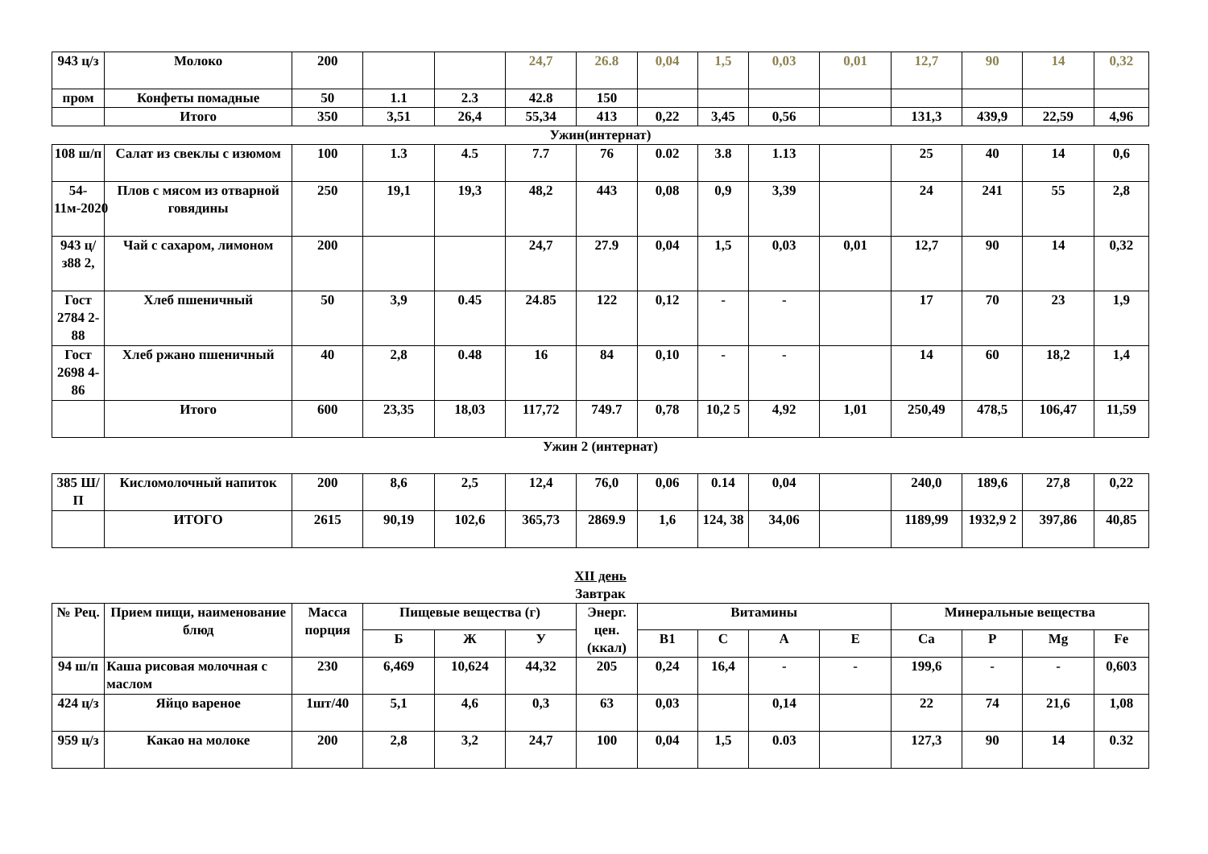| 943 ц/з | Молоко | 200 | | | 24,7 | 26.8 | 0,04 | 1,5 | 0,03 | 0,01 | 12,7 | 90 | 14 | 0,32 |
| пром | Конфеты помадные | 50 | 1.1 | 2.3 | 42.8 | 150 | | | | | | | | |
| | Итого | 350 | 3,51 | 26,4 | 55,34 | 413 | 0,22 | 3,45 | 0,56 | | 131,3 | 439,9 | 22,59 | 4,96 |
Ужин(интернат)
| 108 ш/п | Салат из свеклы с изюмом | 100 | 1.3 | 4.5 | 7.7 | 76 | 0.02 | 3.8 | 1.13 | | 25 | 40 | 14 | 0,6 |
| 54-11м-2020 | Плов с мясом из отварной говядины | 250 | 19,1 | 19,3 | 48,2 | 443 | 0,08 | 0,9 | 3,39 | | 24 | 241 | 55 | 2,8 |
| 943 ц/з88 2, | Чай с сахаром, лимоном | 200 | | | 24,7 | 27.9 | 0,04 | 1,5 | 0,03 | 0,01 | 12,7 | 90 | 14 | 0,32 |
| Гост 2784 2-88 | Хлеб пшеничный | 50 | 3,9 | 0.45 | 24.85 | 122 | 0,12 | - | - | | 17 | 70 | 23 | 1,9 |
| Гост 2698 4-86 | Хлеб ржано пшеничный | 40 | 2,8 | 0.48 | 16 | 84 | 0,10 | - | - | | 14 | 60 | 18,2 | 1,4 |
| | Итого | 600 | 23,35 | 18,03 | 117,72 | 749.7 | 0,78 | 10,2 5 | 4,92 | 1,01 | 250,49 | 478,5 | 106,47 | 11,59 |
Ужин 2 (интернат)
| 385 Ш/П | Кисломолочный напиток | 200 | 8,6 | 2,5 | 12,4 | 76,0 | 0,06 | 0.14 | 0,04 | | 240,0 | 189,6 | 27,8 | 0,22 |
| | ИТОГО | 2615 | 90,19 | 102,6 | 365,73 | 2869.9 | 1,6 | 124, 38 | 34,06 | | 1189,99 | 1932,9 2 | 397,86 | 40,85 |
XII день
Завтрак
| № Рец. | Прием пищи, наименование блюд | Масса порция | Пищевые вещества (г) | | | Энерг. цен. (ккал) | Витамины | | | | Минеральные вещества | | | |
| --- | --- | --- | --- | --- | --- | --- | --- | --- | --- | --- | --- | --- | --- | --- |
| | | | Б | Ж | У | | В1 | С | А | Е | Са | Р | Mg | Fe |
| 94 ш/п | Каша рисовая молочная с маслом | 230 | 6,469 | 10,624 | 44,32 | 205 | 0,24 | 16,4 | - | - | 199,6 | - | - | 0,603 |
| 424 ц/з | Яйцо вареное | 1шт/40 | 5,1 | 4,6 | 0,3 | 63 | 0,03 | | 0,14 | | 22 | 74 | 21,6 | 1,08 |
| 959 ц/з | Какао на молоке | 200 | 2,8 | 3,2 | 24,7 | 100 | 0,04 | 1,5 | 0.03 | | 127,3 | 90 | 14 | 0.32 |